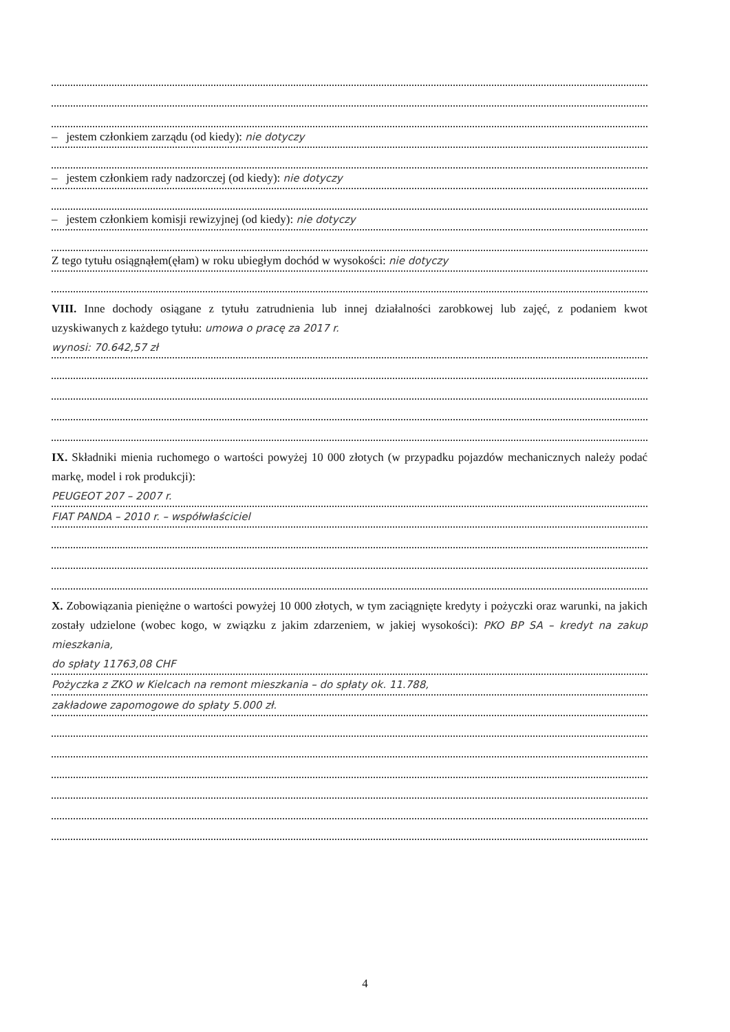– jestem członkiem zarządu (od kiedy): nie dotyczy
– jestem członkiem rady nadzorczej (od kiedy): nie dotyczy
– jestem członkiem komisji rewizyjnej (od kiedy): nie dotyczy
Z tego tytułu osiągnąłem(ęłam) w roku ubiegłym dochód w wysokości: nie dotyczy
VIII. Inne dochody osiągane z tytułu zatrudnienia lub innej działalności zarobkowej lub zajęć, z podaniem kwot uzyskiwanych z każdego tytułu: umowa o pracę za 2017 r.
wynosi: 70.642,57 zł
IX. Składniki mienia ruchomego o wartości powyżej 10 000 złotych (w przypadku pojazdów mechanicznych należy podać markę, model i rok produkcji):
PEUGEOT 207 – 2007 r.
FIAT PANDA – 2010 r. – współwłaściciel
X. Zobowiązania pieniężne o wartości powyżej 10 000 złotych, w tym zaciągnięte kredyty i pożyczki oraz warunki, na jakich zostały udzielone (wobec kogo, w związku z jakim zdarzeniem, w jakiej wysokości): PKO BP SA – kredyt na zakup mieszkania,
do spłaty 11763,08 CHF
Pożyczka z ZKO w Kielcach na remont mieszkania – do spłaty ok. 11.788,
zakładowe zapomogowe do spłaty 5.000 zł.
4